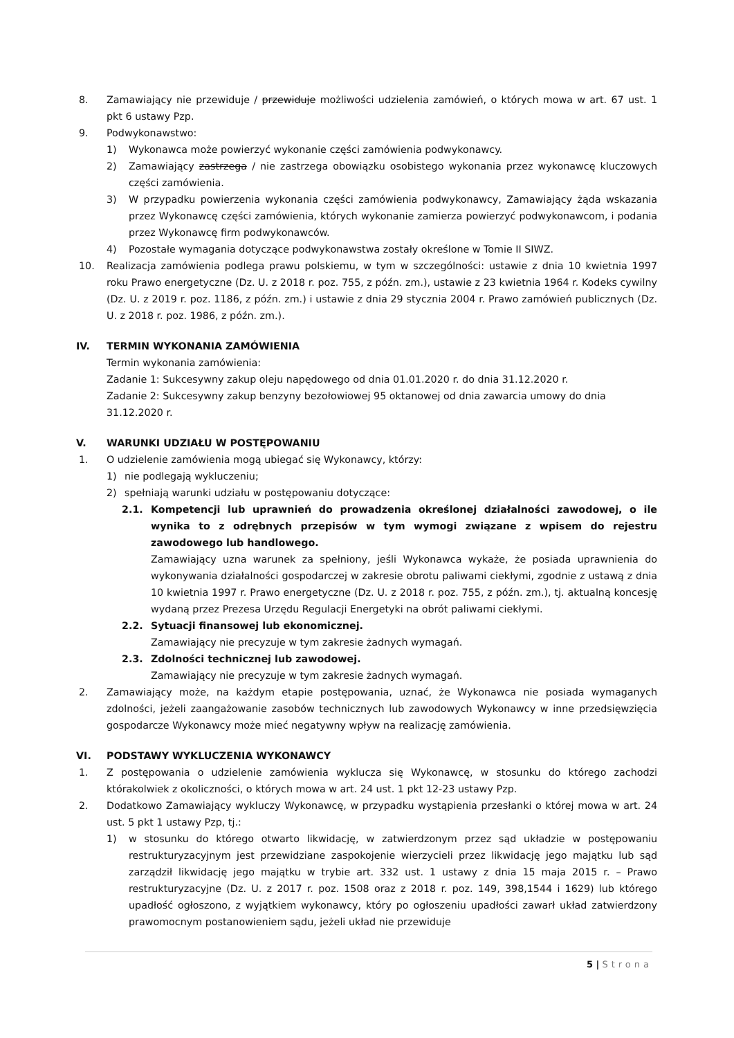8. Zamawiający nie przewiduje / przewiduje możliwości udzielenia zamówień, o których mowa w art. 67 ust. 1 pkt 6 ustawy Pzp.
9. Podwykonawstwo:
1) Wykonawca może powierzyć wykonanie części zamówienia podwykonawcy.
2) Zamawiający zastrzega / nie zastrzega obowiązku osobistego wykonania przez wykonawcę kluczowych części zamówienia.
3) W przypadku powierzenia wykonania części zamówienia podwykonawcy, Zamawiający żąda wskazania przez Wykonawcę części zamówienia, których wykonanie zamierza powierzyć podwykonawcom, i podania przez Wykonawcę firm podwykonawców.
4) Pozostałe wymagania dotyczące podwykonawstwa zostały określone w Tomie II SIWZ.
10. Realizacja zamówienia podlega prawu polskiemu, w tym w szczególności: ustawie z dnia 10 kwietnia 1997 roku Prawo energetyczne (Dz. U. z 2018 r. poz. 755, z późn. zm.), ustawie z 23 kwietnia 1964 r. Kodeks cywilny (Dz. U. z 2019 r. poz. 1186, z późn. zm.) i ustawie z dnia 29 stycznia 2004 r. Prawo zamówień publicznych (Dz. U. z 2018 r. poz. 1986, z późn. zm.).
IV. TERMIN WYKONANIA ZAMÓWIENIA
Termin wykonania zamówienia:
Zadanie 1: Sukcesywny zakup oleju napędowego od dnia 01.01.2020 r. do dnia 31.12.2020 r.
Zadanie 2: Sukcesywny zakup benzyny bezołowiowej 95 oktanowej od dnia zawarcia umowy do dnia 31.12.2020 r.
V. WARUNKI UDZIAŁU W POSTĘPOWANIU
1. O udzielenie zamówienia mogą ubiegać się Wykonawcy, którzy:
1) nie podlegają wykluczeniu;
2) spełniają warunki udziału w postępowaniu dotyczące:
2.1. Kompetencji lub uprawnień do prowadzenia określonej działalności zawodowej, o ile wynika to z odrębnych przepisów w tym wymogi związane z wpisem do rejestru zawodowego lub handlowego.
Zamawiający uzna warunek za spełniony, jeśli Wykonawca wykaże, że posiada uprawnienia do wykonywania działalności gospodarczej w zakresie obrotu paliwami ciekłymi, zgodnie z ustawą z dnia 10 kwietnia 1997 r. Prawo energetyczne (Dz. U. z 2018 r. poz. 755, z późn. zm.), tj. aktualną koncesję wydaną przez Prezesa Urzędu Regulacji Energetyki na obrót paliwami ciekłymi.
2.2. Sytuacji finansowej lub ekonomicznej.
Zamawiający nie precyzuje w tym zakresie żadnych wymagań.
2.3. Zdolności technicznej lub zawodowej.
Zamawiający nie precyzuje w tym zakresie żadnych wymagań.
2. Zamawiający może, na każdym etapie postępowania, uznać, że Wykonawca nie posiada wymaganych zdolności, jeżeli zaangażowanie zasobów technicznych lub zawodowych Wykonawcy w inne przedsięwzięcia gospodarcze Wykonawcy może mieć negatywny wpływ na realizację zamówienia.
VI. PODSTAWY WYKLUCZENIA WYKONAWCY
1. Z postępowania o udzielenie zamówienia wyklucza się Wykonawcę, w stosunku do którego zachodzi którakolwiek z okoliczności, o których mowa w art. 24 ust. 1 pkt 12-23 ustawy Pzp.
2. Dodatkowo Zamawiający wykluczy Wykonawcę, w przypadku wystąpienia przesłanki o której mowa w art. 24 ust. 5 pkt 1 ustawy Pzp, tj.:
1) w stosunku do którego otwarto likwidację, w zatwierdzonym przez sąd układzie w postępowaniu restrukturyzacyjnym jest przewidziane zaspokojenie wierzycieli przez likwidację jego majątku lub sąd zarządził likwidację jego majątku w trybie art. 332 ust. 1 ustawy z dnia 15 maja 2015 r. – Prawo restrukturyzacyjne (Dz. U. z 2017 r. poz. 1508 oraz z 2018 r. poz. 149, 398,1544 i 1629) lub którego upadłość ogłoszono, z wyjątkiem wykonawcy, który po ogłoszeniu upadłości zawarł układ zatwierdzony prawomocnym postanowieniem sądu, jeżeli układ nie przewiduje
5 | Strona